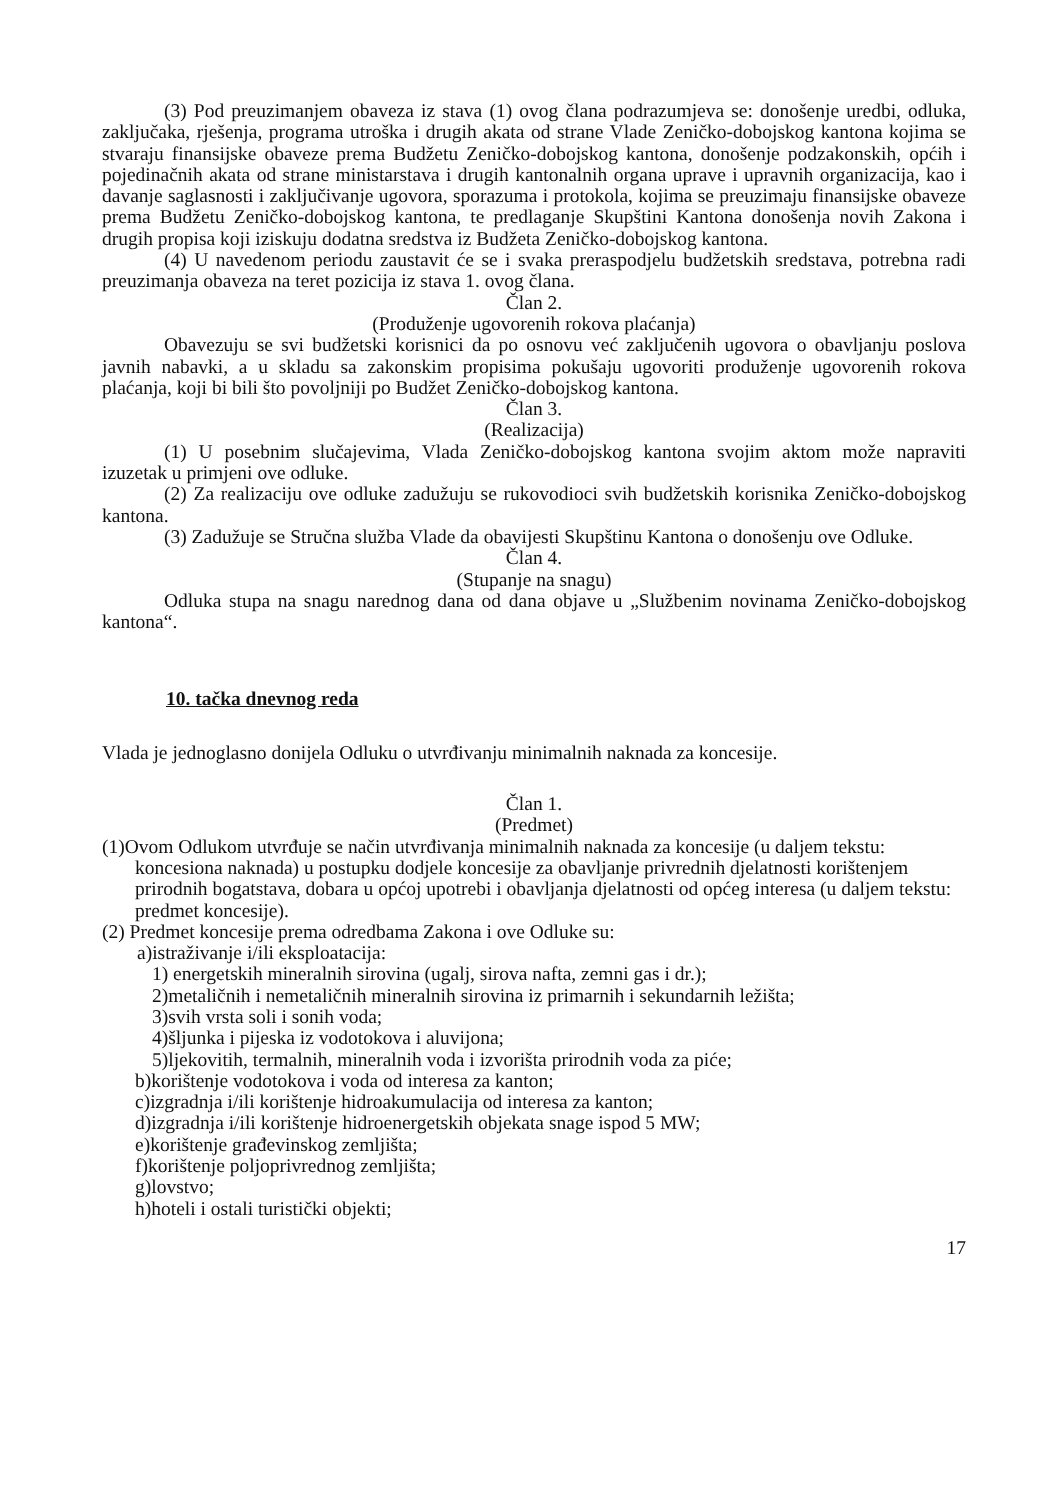(3) Pod preuzimanjem obaveza iz stava (1) ovog člana podrazumjeva se: donošenje uredbi, odluka, zaključaka, rješenja, programa utroška i drugih akata od strane Vlade Zeničko-dobojskog kantona kojima se stvaraju finansijske obaveze prema Budžetu Zeničko-dobojskog kantona, donošenje podzakonskih, općih i pojedinačnih akata od strane ministarstava i drugih kantonalnih organa uprave i upravnih organizacija, kao i davanje saglasnosti i zaključivanje ugovora, sporazuma i protokola, kojima se preuzimaju finansijske obaveze prema Budžetu Zeničko-dobojskog kantona, te predlaganje Skupštini Kantona donošenja novih Zakona i drugih propisa koji iziskuju dodatna sredstva iz Budžeta Zeničko-dobojskog kantona.
(4) U navedenom periodu zaustavit će se i svaka preraspodjelu budžetskih sredstava, potrebna radi preuzimanja obaveza na teret pozicija iz stava 1. ovog člana.
Član 2.
(Produženje ugovorenih rokova plaćanja)
Obavezuju se svi budžetski korisnici da po osnovu već zaključenih ugovora o obavljanju poslova javnih nabavki, a u skladu sa zakonskim propisima pokušaju ugovoriti produženje ugovorenih rokova plaćanja, koji bi bili što povoljniji po Budžet Zeničko-dobojskog kantona.
Član 3.
(Realizacija)
(1) U posebnim slučajevima, Vlada Zeničko-dobojskog kantona svojim aktom može napraviti izuzetak u primjeni ove odluke.
(2) Za realizaciju ove odluke zadužuju se rukovodioci svih budžetskih korisnika Zeničko-dobojskog kantona.
(3) Zadužuje se Stručna služba Vlade da obavijesti Skupštinu Kantona o donošenju ove Odluke.
Član 4.
(Stupanje na snagu)
Odluka stupa na snagu narednog dana od dana objave u „Službenim novinama Zeničko-dobojskog kantona“.
10. tačka dnevnog reda
Vlada je jednoglasno donijela Odluku o utvrđivanju minimalnih naknada za koncesije.
Član 1.
(Predmet)
(1)Ovom Odlukom utvrđuje se način utvrđivanja minimalnih naknada za koncesije (u daljem tekstu: koncesiona naknada) u postupku dodjele koncesije za obavljanje privrednih djelatnosti korištenjem prirodnih bogatstava, dobara u općoj upotrebi i obavljanja djelatnosti od općeg interesa (u daljem tekstu: predmet koncesije).
(2) Predmet koncesije prema odredbama Zakona i ove Odluke su:
a)istraživanje i/ili eksploatacija:
1) energetskih mineralnih sirovina (ugalj, sirova nafta, zemni gas i dr.);
2)metaličnih i nemetaličnih mineralnih sirovina iz primarnih i sekundarnih ležišta;
3)svih vrsta soli i sonih voda;
4)šljunka i pijeska iz vodotokova i aluvijona;
5)ljekovitih, termalnih, mineralnih voda i izvorišta prirodnih voda za piće;
b)korištenje vodotokova i voda od interesa za kanton;
c)izgradnja i/ili korištenje hidroakumulacija od interesa za kanton;
d)izgradnja i/ili korištenje hidroenergetskih objekata snage ispod 5 MW;
e)korištenje građevinskog zemljišta;
f)korištenje poljoprivrednog zemljišta;
g)lovstvo;
h)hoteli i ostali turistički objekti;
17